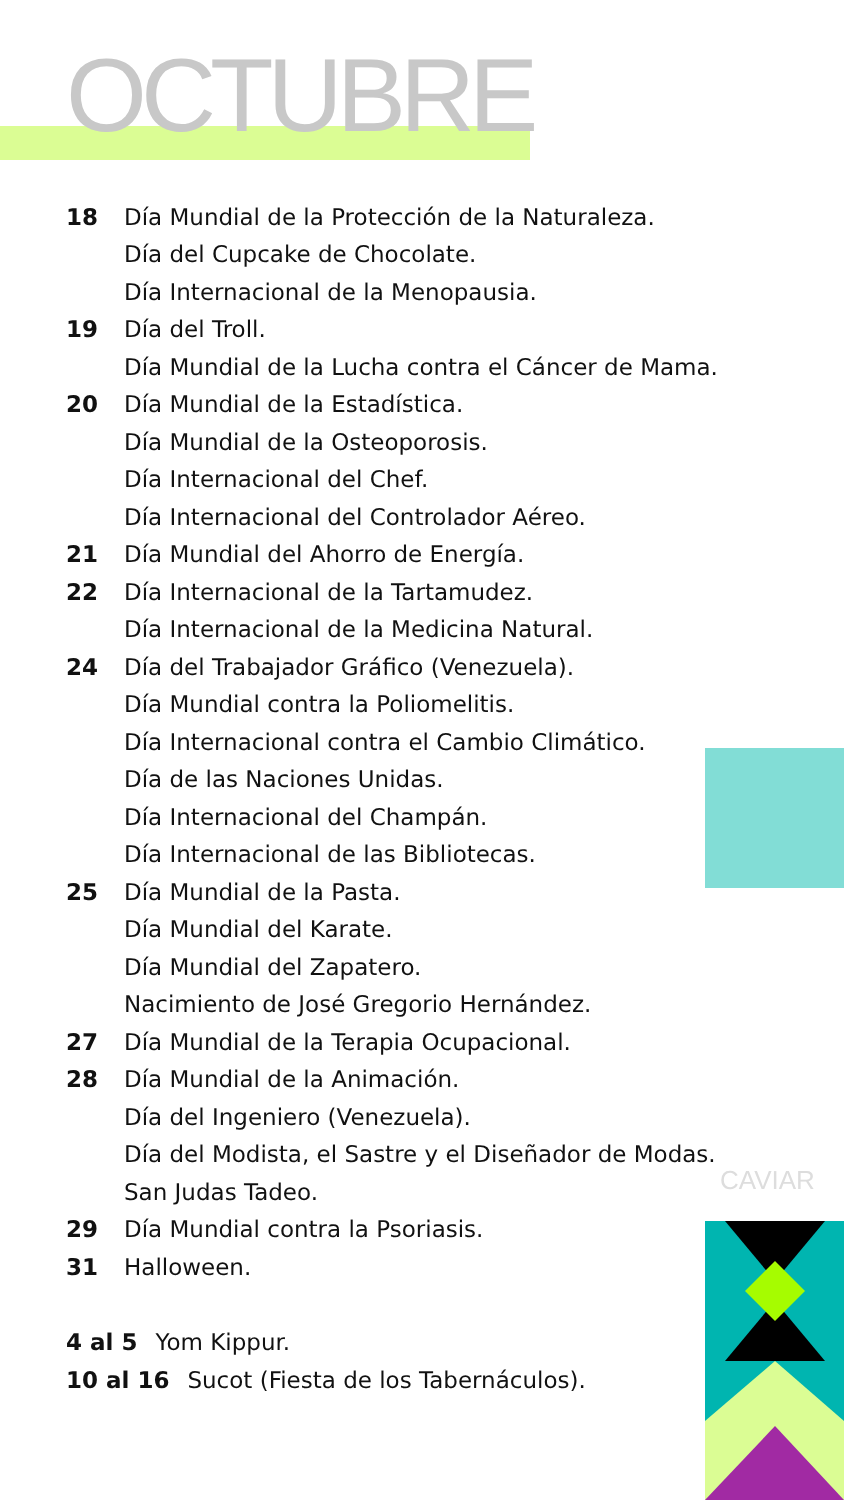OCTUBRE
18 Día Mundial de la Protección de la Naturaleza.
Día del Cupcake de Chocolate.
Día Internacional de la Menopausia.
19 Día del Troll.
Día Mundial de la Lucha contra el Cáncer de Mama.
20 Día Mundial de la Estadística.
Día Mundial de la Osteoporosis.
Día Internacional del Chef.
Día Internacional del Controlador Aéreo.
21 Día Mundial del Ahorro de Energía.
22 Día Internacional de la Tartamudez.
Día Internacional de la Medicina Natural.
24 Día del Trabajador Gráfico (Venezuela).
Día Mundial contra la Poliomelitis.
Día Internacional contra el Cambio Climático.
Día de las Naciones Unidas.
Día Internacional del Champán.
Día Internacional de las Bibliotecas.
25 Día Mundial de la Pasta.
Día Mundial del Karate.
Día Mundial del Zapatero.
Nacimiento de José Gregorio Hernández.
27 Día Mundial de la Terapia Ocupacional.
28 Día Mundial de la Animación.
Día del Ingeniero (Venezuela).
Día del Modista, el Sastre y el Diseñador de Modas.
San Judas Tadeo.
29 Día Mundial contra la Psoriasis.
31 Halloween.
4 al 5 Yom Kippur.
10 al 16 Sucot (Fiesta de los Tabernáculos).
CAVIAR